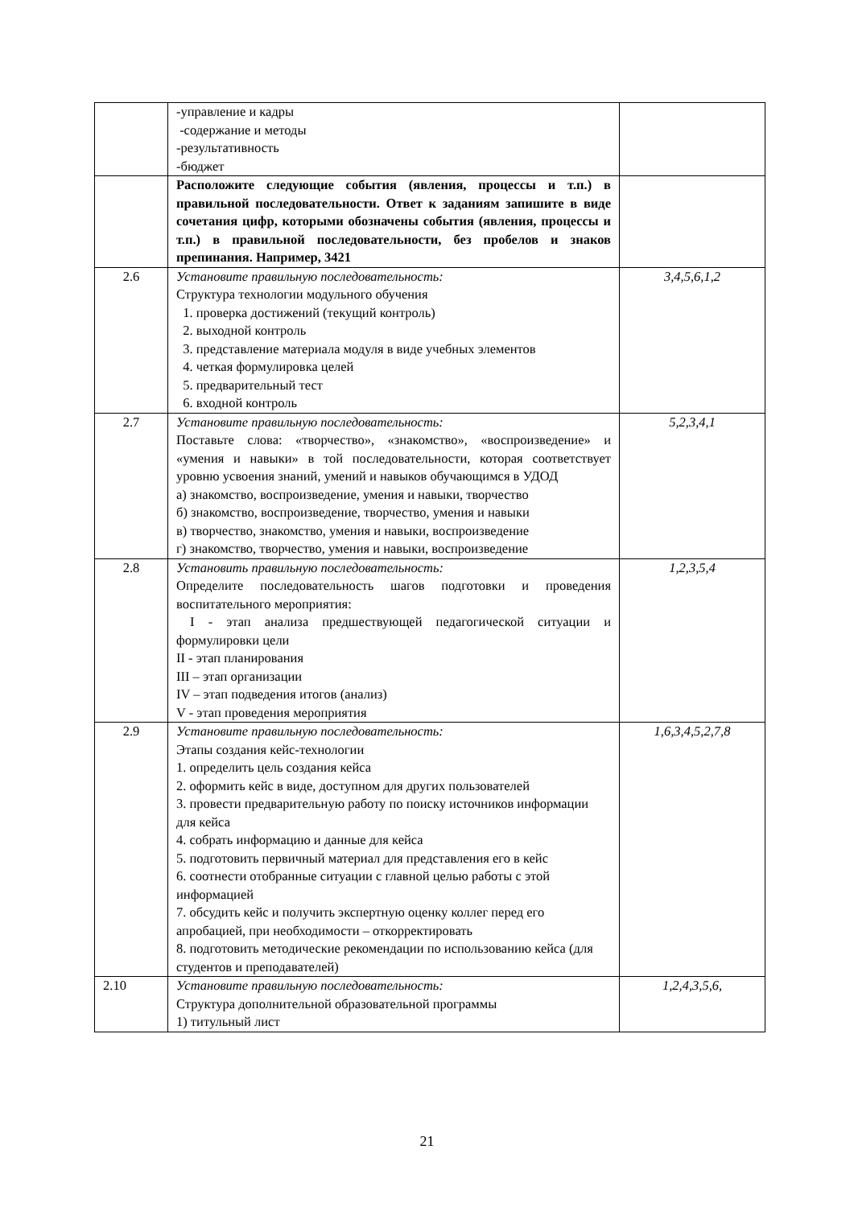| | -управление и кадры -содержание и методы -результативность -бюджет | |
| | Расположите следующие события (явления, процессы и т.п.) в правильной последовательности. Ответ к заданиям запишите в виде сочетания цифр, которыми обозначены события (явления, процессы и т.п.) в правильной последовательности, без пробелов и знаков препинания. Например, 3421 | |
| 2.6 | Установите правильную последовательность: Структура технологии модульного обучения 1. проверка достижений (текущий контроль) 2. выходной контроль 3. представление материала модуля в виде учебных элементов 4. четкая формулировка целей 5. предварительный тест 6. входной контроль | 3,4,5,6,1,2 |
| 2.7 | Установите правильную последовательность: Поставьте слова: «творчество», «знакомство», «воспроизведение» и «умения и навыки» в той последовательности, которая соответствует уровню усвоения знаний, умений и навыков обучающимся в УДОД а) знакомство, воспроизведение, умения и навыки, творчество б) знакомство, воспроизведение, творчество, умения и навыки в) творчество, знакомство, умения и навыки, воспроизведение г) знакомство, творчество, умения и навыки, воспроизведение | 5,2,3,4,1 |
| 2.8 | Установить правильную последовательность: Определите последовательность шагов подготовки и проведения воспитательного мероприятия: I - этап анализа предшествующей педагогической ситуации и формулировки цели II - этап планирования III – этап организации IV – этап подведения итогов (анализ) V - этап проведения мероприятия | 1,2,3,5,4 |
| 2.9 | Установите правильную последовательность: Этапы создания кейс-технологии 1. определить цель создания кейса 2. оформить кейс в виде, доступном для других пользователей 3. провести предварительную работу по поиску источников информации для кейса 4. собрать информацию и данные для кейса 5. подготовить первичный материал для представления его в кейс 6. соотнести отобранные ситуации с главной целью работы с этой информацией 7. обсудить кейс и получить экспертную оценку коллег перед его апробацией, при необходимости – откорректировать 8. подготовить методические рекомендации по использованию кейса (для студентов и преподавателей) | 1,6,3,4,5,2,7,8 |
| 2.10 | Установите правильную последовательность: Структура дополнительной образовательной программы 1) титульный лист | 1,2,4,3,5,6, |
21